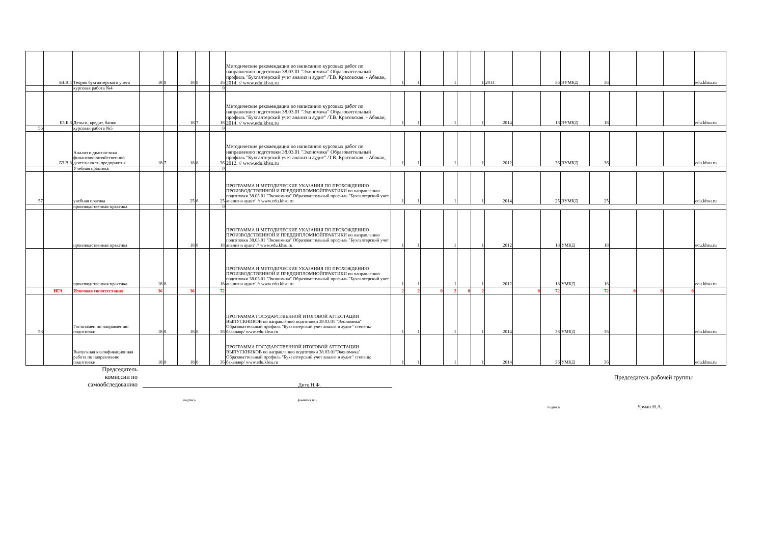| | Б4.В.4 | Теория бухгалтерского учета | 18 | 8 | 18 | 8 | 36 | Методические рекомендации по написанию курсовых работ по направлению подготовки 38.03.01 "Экономика" Образоваттельный профиль "Бухгалтерский учет анализ и аудит" /Т.В. Красовская. - Абакан, 2014. // www.edu.khsu.ru | 1 | 1 | | 1 | | 1 | 2014 | | 36 | ЭУМКД | 36 | | | | edu.khsu.ru |
| | | курсовая работа №4 | | | | | 0 | | | | | | | | | | | | | | | | |
| | Б3.Б.8 | Деньги, кредит, банки | | | 18 | 7 | 18 | Методические рекомендации по написанию курсовых работ по направлению подготовки 38.03.01 "Экономика" Образоваттельный профиль "Бухгалтерский учет анализ и аудит" /Т.В. Красовская. - Абакан, 2014. // www.edu.khsu.ru | 1 | 1 | | 1 | | 1 | 2014 | | 18 | ЭУМКД | 18 | | | | edu.khsu.ru |
| 56 | | курсовая работа №5 | | | | | 0 | | | | | | | | | | | | | | | | |
| | Б3.В.8 | Анализ и диагностика финансово-хозяйственной деятельности предприятия | 18 | 7 | 18 | 8 | 36 | Методические рекомендации по написанию курсовых работ по направлению подготовки 38.03.01 "Экономика" Образоваттельный профиль "Бухгалтерский учет анализ и аудит" /Т.В. Красовская. - Абакан, 2012. // www.edu.khsu.ru | 1 | 1 | | 1 | | 1 | 2012 | | 36 | ЭУМКД | 36 | | | | edu.khsu.ru |
| | | Учебная практика | | | | | 0 | | | | | | | | | | | | | | | | |
| 57 | | учебная пратика | | | 25 | 6 | 25 | ПРОГРАММА И МЕТОДИЧЕСКИЕ УКАЗАНИЯ ПО ПРОХОЖДЕНИЮ ПРОИЗВОДСТВЕННОЙ И ПРЕДДИПЛОМНОЙПРАКТИКИ по направлению подготовки 38.03.01 "Экономика" Образоваттельный профиль "Бухгалтерский учет анализ и аудит" // www.edu.khsu.ru | 1 | 1 | | 1 | | 1 | 2014 | | 25 | ЭУМКД | 25 | | | | edu.khsu.ru |
| | | производственная практика | | | | | 0 | | | | | | | | | | | | | | | | |
| | | производственная практика | | | 18 | 8 | 18 | ПРОГРАММА И МЕТОДИЧЕСКИЕ УКАЗАНИЯ ПО ПРОХОЖДЕНИЮ ПРОИЗВОДСТВЕННОЙ И ПРЕДДИПЛОМНОЙПРАКТИКИ по направлению подготовки 38,03.01 "Экономика" Образоваттельный профиль "Бухгалтерский учет анализ и аудит"// www.edu.khsu.ru | 1 | 1 | | 1 | | 1 | 2012 | | 18 | УМКД | 18 | | | | edu.khsu.ru |
| | | производственная практика | 18 | 8 | | | 18 | ПРОГРАММА И МЕТОДИЧЕСКИЕ УКАЗАНИЯ ПО ПРОХОЖДЕНИЮ ПРОИЗВОДСТВЕННОЙ И ПРЕДДИПЛОМНОЙПРАКТИКИ по направлению подготовки 38.03.01 "Экономика" Образоваттельный профиль "Бухгалтерский учет анализ и аудит" // www.edu.khsu.ru | 1 | 1 | | 1 | | 1 | 2012 | | 18 | УМКД | 18 | | | | edu.khsu.ru |
| | ИГА | Итоговая госаттестация | 36 | | 36 | | 72 | | 2 | 2 | 0 | 2 | 0 | 2 | | 0 | 72 | | 72 | 0 | 0 | 0 | |
| 58 | | Госэкзамен по направлению подготовки | 18 | 8 | 18 | 8 | 36 | ПРОГРАММА ГОСУДАРСТВЕННОЙ ИТОГОВОЙ АТТЕСТАЦИИ ВЫПУСКНИКОВ по направлению подготовки 38.03.01 "Экономика" Образоваттельный профиль "Бухгалтерский учет анализ и аудит" степень: бакалавр/ www.edu.khsu.ru | 1 | 1 | | 1 | | 1 | 2014 | | 36 | УМКД | 36 | | | | edu.khsu.ru |
| | | Выпускная квалификационная работа по направлению подготовки | 18 | 8 | 18 | 8 | 36 | ПРОГРАММА ГОСУДАРСТВЕННОЙ ИТОГОВОЙ АТТЕСТАЦИИ ВЫПУСКНИКОВ по направлению подготовки 38.03.01"Экономика" Образоваттельный профиль "Бухгалтерский учет анализ и аудит" степень: бакалавр/ www.edu.khsu.ru | 1 | 1 | | 1 | | 1 | 2014 | | 36 | УМКД | 36 | | | | edu.khsu.ru |
Председатель
комиссии по
самообследованию
Дитц Н.Ф.
подпись фамилия и.о.
Председатель рабочей группы
подпись Урман Н.А.